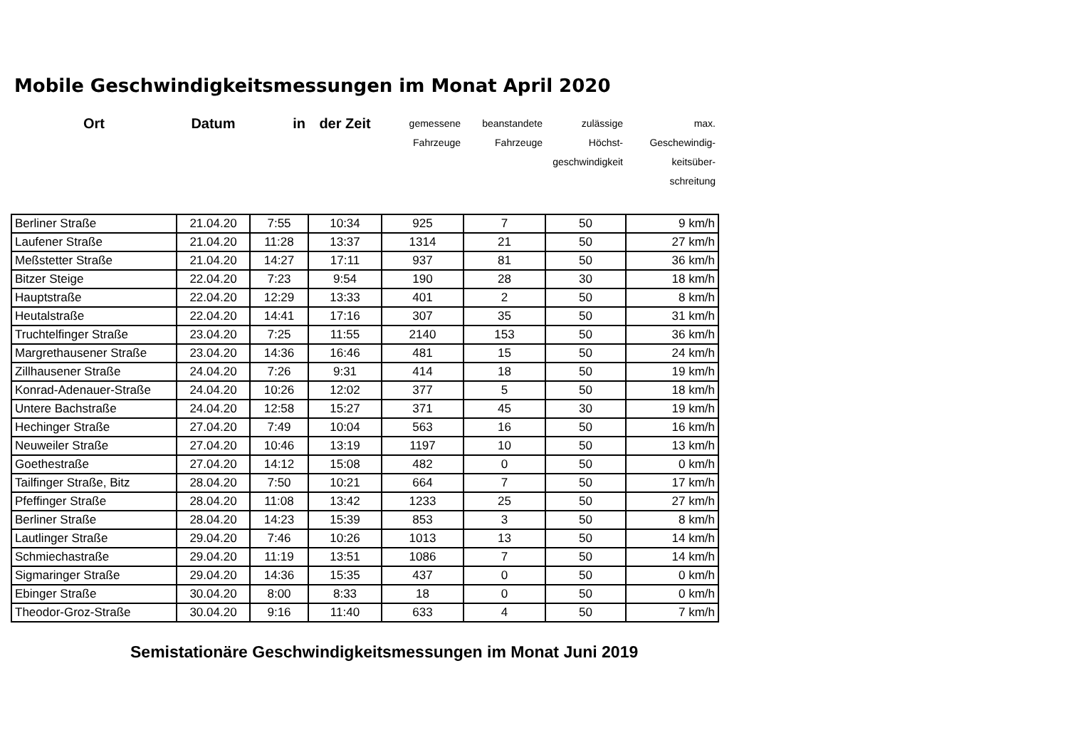Mobile Geschwindigkeitsmessungen im Monat April 2020
| Ort | Datum | in | der Zeit | gemessene Fahrzeuge | beanstandete Fahrzeuge | zulässige Höchst- geschwindigkeit | max. Geschewindig- keitsüber- schreitung |
| --- | --- | --- | --- | --- | --- | --- | --- |
| Berliner Straße | 21.04.20 | 7:55 | 10:34 | 925 | 7 | 50 | 9 km/h |
| Laufener Straße | 21.04.20 | 11:28 | 13:37 | 1314 | 21 | 50 | 27 km/h |
| Meßstetter Straße | 21.04.20 | 14:27 | 17:11 | 937 | 81 | 50 | 36 km/h |
| Bitzer Steige | 22.04.20 | 7:23 | 9:54 | 190 | 28 | 30 | 18 km/h |
| Hauptstraße | 22.04.20 | 12:29 | 13:33 | 401 | 2 | 50 | 8 km/h |
| Heutalstraße | 22.04.20 | 14:41 | 17:16 | 307 | 35 | 50 | 31 km/h |
| Truchtelfinger Straße | 23.04.20 | 7:25 | 11:55 | 2140 | 153 | 50 | 36 km/h |
| Margrethausener Straße | 23.04.20 | 14:36 | 16:46 | 481 | 15 | 50 | 24 km/h |
| Zillhausener Straße | 24.04.20 | 7:26 | 9:31 | 414 | 18 | 50 | 19 km/h |
| Konrad-Adenauer-Straße | 24.04.20 | 10:26 | 12:02 | 377 | 5 | 50 | 18 km/h |
| Untere Bachstraße | 24.04.20 | 12:58 | 15:27 | 371 | 45 | 30 | 19 km/h |
| Hechinger Straße | 27.04.20 | 7:49 | 10:04 | 563 | 16 | 50 | 16 km/h |
| Neuweiler Straße | 27.04.20 | 10:46 | 13:19 | 1197 | 10 | 50 | 13 km/h |
| Goethestraße | 27.04.20 | 14:12 | 15:08 | 482 | 0 | 50 | 0 km/h |
| Tailfinger Straße, Bitz | 28.04.20 | 7:50 | 10:21 | 664 | 7 | 50 | 17 km/h |
| Pfeffinger Straße | 28.04.20 | 11:08 | 13:42 | 1233 | 25 | 50 | 27 km/h |
| Berliner Straße | 28.04.20 | 14:23 | 15:39 | 853 | 3 | 50 | 8 km/h |
| Lautlinger Straße | 29.04.20 | 7:46 | 10:26 | 1013 | 13 | 50 | 14 km/h |
| Schmiechastraße | 29.04.20 | 11:19 | 13:51 | 1086 | 7 | 50 | 14 km/h |
| Sigmaringer Straße | 29.04.20 | 14:36 | 15:35 | 437 | 0 | 50 | 0 km/h |
| Ebinger Straße | 30.04.20 | 8:00 | 8:33 | 18 | 0 | 50 | 0 km/h |
| Theodor-Groz-Straße | 30.04.20 | 9:16 | 11:40 | 633 | 4 | 50 | 7 km/h |
Semistationäre Geschwindigkeitsmessungen im Monat Juni 2019